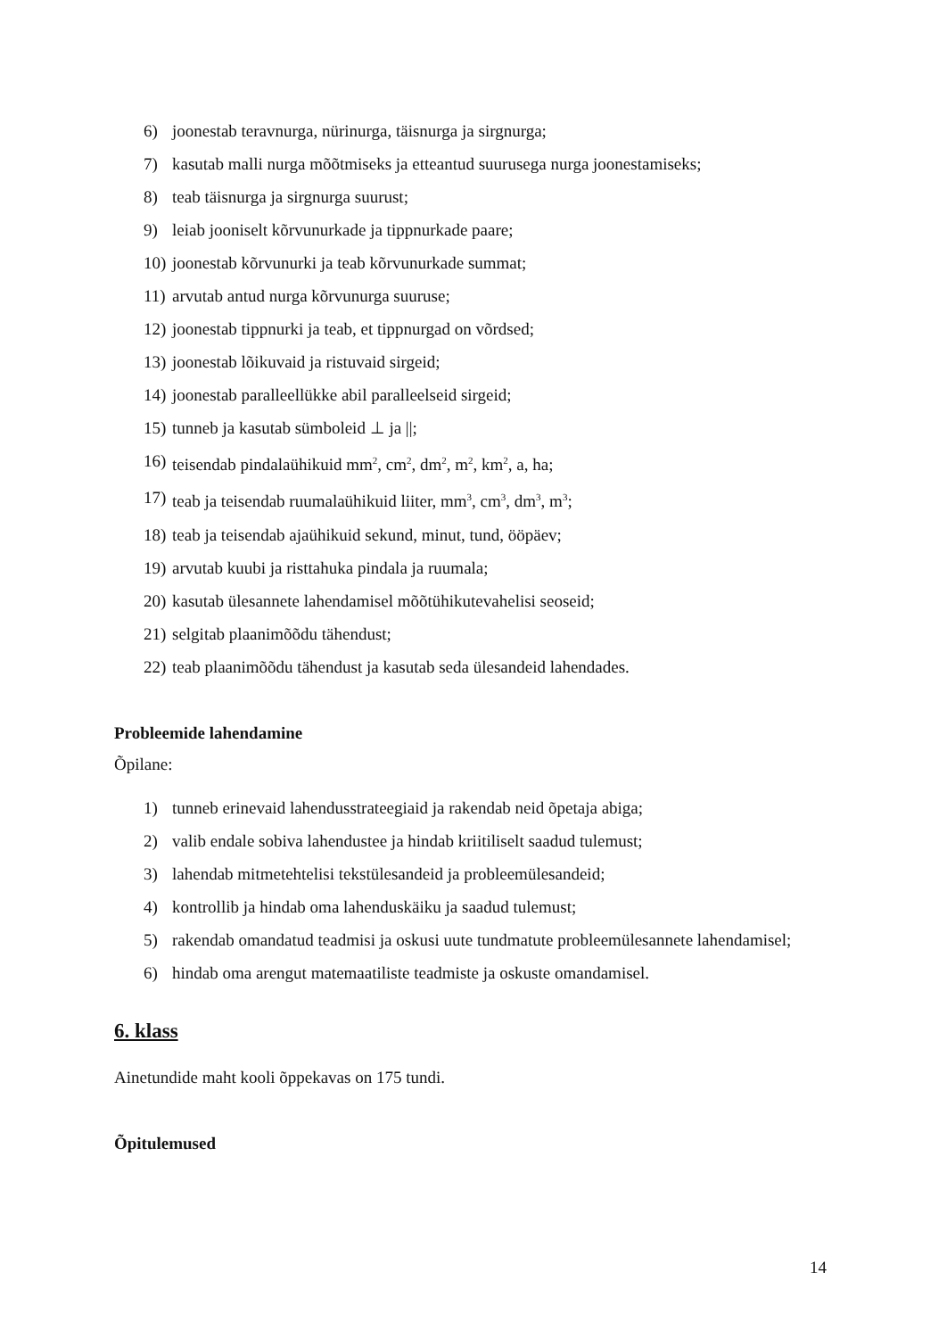6) joonestab teravnurga, nürinurga, täisnurga ja sirgnurga;
7) kasutab malli nurga mõõtmiseks ja etteantud suurusega nurga joonestamiseks;
8) teab täisnurga ja sirgnurga suurust;
9) leiab jooniselt kõrvunurkade ja tippnurkade paare;
10) joonestab kõrvunurki ja teab kõrvunurkade summat;
11) arvutab antud nurga kõrvunurga suuruse;
12) joonestab tippnurki ja teab, et tippnurgad on võrdsed;
13) joonestab lõikuvaid ja ristuvaid sirgeid;
14) joonestab paralleellükke abil paralleelseid sirgeid;
15) tunneb ja kasutab sümboleid ⊥ ja ||;
16) teisendab pindalaühikuid mm<sup>2</sup>, cm<sup>2</sup>, dm<sup>2</sup>, m<sup>2</sup>, km<sup>2</sup>, a, ha;
17) teab ja teisendab ruumalaühikuid liiter, mm<sup>3</sup>, cm<sup>3</sup>, dm<sup>3</sup>, m<sup>3</sup>;
18) teab ja teisendab ajaühikuid sekund, minut, tund, ööpäev;
19) arvutab kuubi ja risttahuka pindala ja ruumala;
20) kasutab ülesannete lahendamisel mõõtühikutevahelisi seoseid;
21) selgitab plaanimõõdu tähendust;
22) teab plaanimõõdu tähendust ja kasutab seda ülesandeid lahendades.
Probleemide lahendamine
Õpilane:
1) tunneb erinevaid lahendusstrateegiaid ja rakendab neid õpetaja abiga;
2) valib endale sobiva lahendustee ja hindab kriitiliselt saadud tulemust;
3) lahendab mitmetehtelisi tekstülesandeid ja probleemülesandeid;
4) kontrollib ja hindab oma lahenduskäiku ja saadud tulemust;
5) rakendab omandatud teadmisi ja oskusi uute tundmatute probleemülesannete lahendamisel;
6) hindab oma arengut matemaatiliste teadmiste ja oskuste omandamisel.
6. klass
Ainetundide maht kooli õppekavas on 175 tundi.
Õpitulemused
14